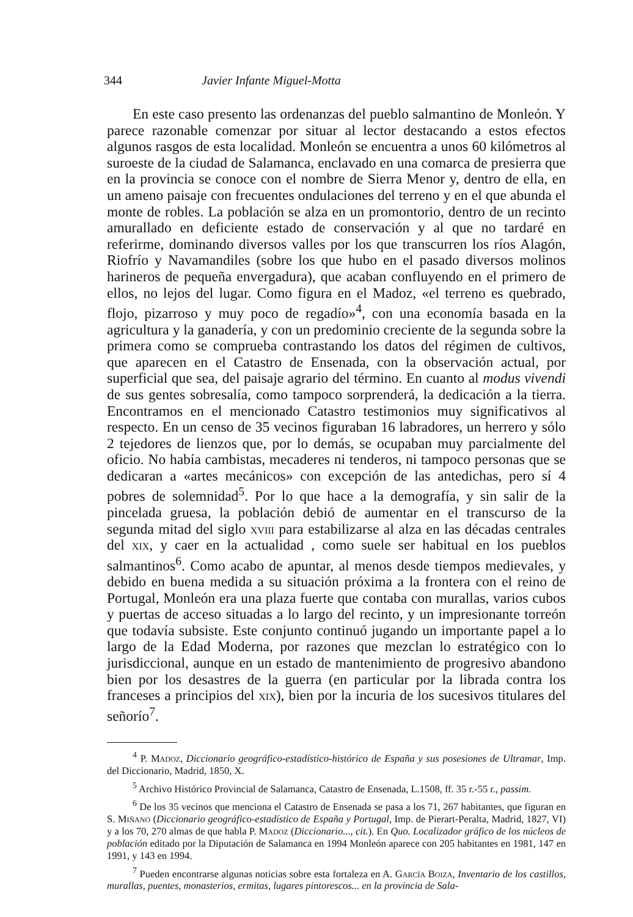344 Javier Infante Miguel-Motta
En este caso presento las ordenanzas del pueblo salmantino de Monleón. Y parece razonable comenzar por situar al lector destacando a estos efectos algunos rasgos de esta localidad. Monleón se encuentra a unos 60 kilómetros al suroeste de la ciudad de Salamanca, enclavado en una comarca de presierra que en la provincia se conoce con el nombre de Sierra Menor y, dentro de ella, en un ameno paisaje con frecuentes ondulaciones del terreno y en el que abunda el monte de robles. La población se alza en un promontorio, dentro de un recinto amurallado en deficiente estado de conservación y al que no tardaré en referirme, dominando diversos valles por los que transcurren los ríos Alagón, Riofrío y Navamandiles (sobre los que hubo en el pasado diversos molinos harineros de pequeña envergadura), que acaban confluyendo en el primero de ellos, no lejos del lugar. Como figura en el Madoz, «el terreno es quebrado, flojo, pizarroso y muy poco de regadío»<sup>4</sup>, con una economía basada en la agricultura y la ganadería, y con un predominio creciente de la segunda sobre la primera como se comprueba contrastando los datos del régimen de cultivos, que aparecen en el Catastro de Ensenada, con la observación actual, por superficial que sea, del paisaje agrario del término. En cuanto al modus vivendi de sus gentes sobresalía, como tampoco sorprenderá, la dedicación a la tierra. Encontramos en el mencionado Catastro testimonios muy significativos al respecto. En un censo de 35 vecinos figuraban 16 labradores, un herrero y sólo 2 tejedores de lienzos que, por lo demás, se ocupaban muy parcialmente del oficio. No había cambistas, mecaderes ni tenderos, ni tampoco personas que se dedicaran a «artes mecánicos» con excepción de las antedichas, pero sí 4 pobres de solemnidad<sup>5</sup>. Por lo que hace a la demografía, y sin salir de la pincelada gruesa, la población debió de aumentar en el transcurso de la segunda mitad del siglo xviii para estabilizarse al alza en las décadas centrales del xix, y caer en la actualidad , como suele ser habitual en los pueblos salmantinos<sup>6</sup>. Como acabo de apuntar, al menos desde tiempos medievales, y debido en buena medida a su situación próxima a la frontera con el reino de Portugal, Monleón era una plaza fuerte que contaba con murallas, varios cubos y puertas de acceso situadas a lo largo del recinto, y un impresionante torreón que todavía subsiste. Este conjunto continuó jugando un importante papel a lo largo de la Edad Moderna, por razones que mezclan lo estratégico con lo jurisdiccional, aunque en un estado de mantenimiento de progresivo abandono bien por los desastres de la guerra (en particular por la librada contra los franceses a principios del xix), bien por la incuria de los sucesivos titulares del señorío<sup>7</sup>.
<sup>4</sup> P. Madoz, Diccionario geográfico-estadístico-histórico de España y sus posesiones de Ultramar, Imp. del Diccionario, Madrid, 1850, X.
<sup>5</sup> Archivo Histórico Provincial de Salamanca, Catastro de Ensenada, L.1508, ff. 35 r.-55 r., passim.
<sup>6</sup> De los 35 vecinos que menciona el Catastro de Ensenada se pasa a los 71, 267 habitantes, que figuran en S. Miñano (Diccionario geográfico-estadístico de España y Portugal, Imp. de Pierart-Peralta, Madrid, 1827, VI) y a los 70, 270 almas de que habla P. Madoz (Diccionario..., cit.). En Quo. Localizador gráfico de los núcleos de población editado por la Diputación de Salamanca en 1994 Monleón aparece con 205 habitantes en 1981, 147 en 1991, y 143 en 1994.
<sup>7</sup> Pueden encontrarse algunas noticias sobre esta fortaleza en A. García Boiza, Inventario de los castillos, murallas, puentes, monasterios, ermitas, lugares pintorescos... en la provincia de Sala-